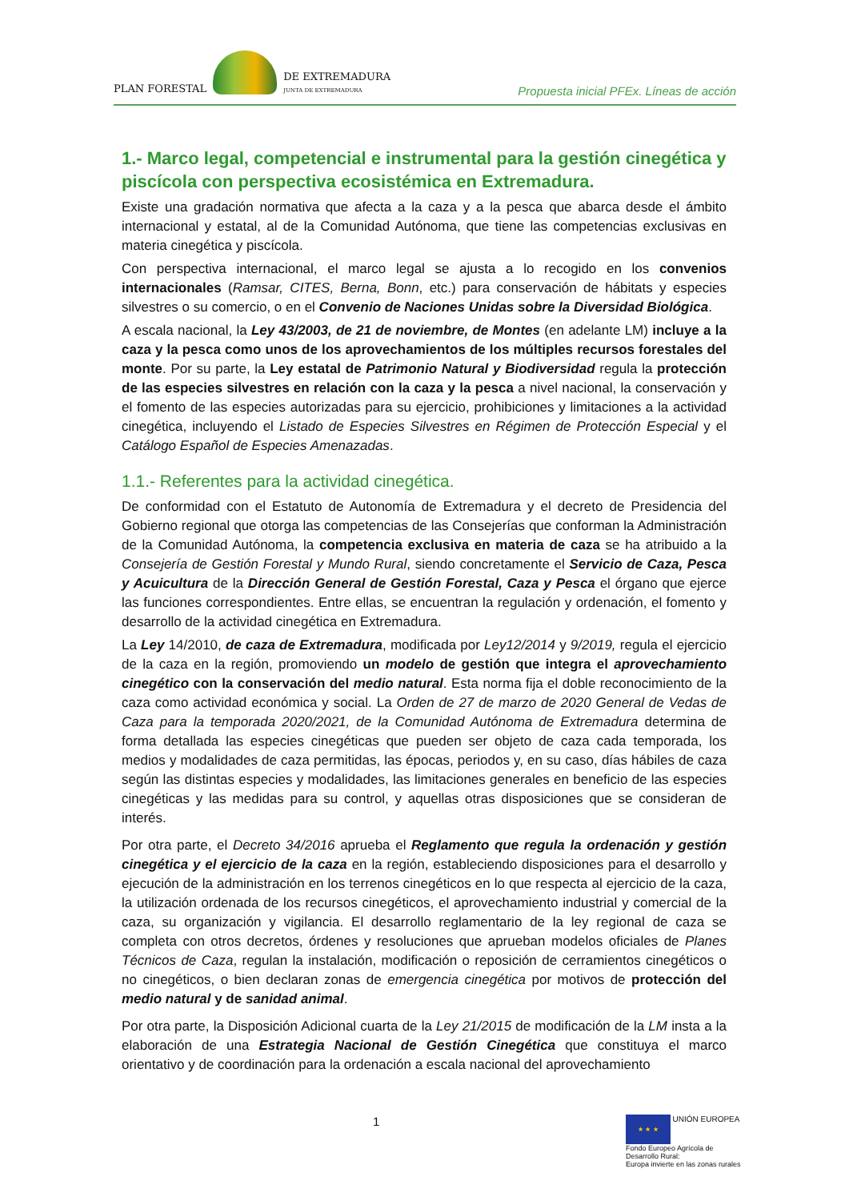PLAN FORESTAL
DE EXTREMADURA
JUNTA DE EXTREMADURA
Propuesta inicial PFEx. Líneas de acción
1.- Marco legal, competencial e instrumental para la gestión cinegética y piscícola con perspectiva ecosistémica en Extremadura.
Existe una gradación normativa que afecta a la caza y a la pesca que abarca desde el ámbito internacional y estatal, al de la Comunidad Autónoma, que tiene las competencias exclusivas en materia cinegética y piscícola.
Con perspectiva internacional, el marco legal se ajusta a lo recogido en los convenios internacionales (Ramsar, CITES, Berna, Bonn, etc.) para conservación de hábitats y especies silvestres o su comercio, o en el Convenio de Naciones Unidas sobre la Diversidad Biológica.
A escala nacional, la Ley 43/2003, de 21 de noviembre, de Montes (en adelante LM) incluye a la caza y la pesca como unos de los aprovechamientos de los múltiples recursos forestales del monte. Por su parte, la Ley estatal de Patrimonio Natural y Biodiversidad regula la protección de las especies silvestres en relación con la caza y la pesca a nivel nacional, la conservación y el fomento de las especies autorizadas para su ejercicio, prohibiciones y limitaciones a la actividad cinegética, incluyendo el Listado de Especies Silvestres en Régimen de Protección Especial y el Catálogo Español de Especies Amenazadas.
1.1.- Referentes para la actividad cinegética.
De conformidad con el Estatuto de Autonomía de Extremadura y el decreto de Presidencia del Gobierno regional que otorga las competencias de las Consejerías que conforman la Administración de la Comunidad Autónoma, la competencia exclusiva en materia de caza se ha atribuido a la Consejería de Gestión Forestal y Mundo Rural, siendo concretamente el Servicio de Caza, Pesca y Acuicultura de la Dirección General de Gestión Forestal, Caza y Pesca el órgano que ejerce las funciones correspondientes. Entre ellas, se encuentran la regulación y ordenación, el fomento y desarrollo de la actividad cinegética en Extremadura.
La Ley 14/2010, de caza de Extremadura, modificada por Ley12/2014 y 9/2019, regula el ejercicio de la caza en la región, promoviendo un modelo de gestión que integra el aprovechamiento cinegético con la conservación del medio natural. Esta norma fija el doble reconocimiento de la caza como actividad económica y social. La Orden de 27 de marzo de 2020 General de Vedas de Caza para la temporada 2020/2021, de la Comunidad Autónoma de Extremadura determina de forma detallada las especies cinegéticas que pueden ser objeto de caza cada temporada, los medios y modalidades de caza permitidas, las épocas, periodos y, en su caso, días hábiles de caza según las distintas especies y modalidades, las limitaciones generales en beneficio de las especies cinegéticas y las medidas para su control, y aquellas otras disposiciones que se consideran de interés.
Por otra parte, el Decreto 34/2016 aprueba el Reglamento que regula la ordenación y gestión cinegética y el ejercicio de la caza en la región, estableciendo disposiciones para el desarrollo y ejecución de la administración en los terrenos cinegéticos en lo que respecta al ejercicio de la caza, la utilización ordenada de los recursos cinegéticos, el aprovechamiento industrial y comercial de la caza, su organización y vigilancia. El desarrollo reglamentario de la ley regional de caza se completa con otros decretos, órdenes y resoluciones que aprueban modelos oficiales de Planes Técnicos de Caza, regulan la instalación, modificación o reposición de cerramientos cinegéticos o no cinegéticos, o bien declaran zonas de emergencia cinegética por motivos de protección del medio natural y de sanidad animal.
Por otra parte, la Disposición Adicional cuarta de la Ley 21/2015 de modificación de la LM insta a la elaboración de una Estrategia Nacional de Gestión Cinegética que constituya el marco orientativo y de coordinación para la ordenación a escala nacional del aprovechamiento
1
★ ★ ★ UNIÓN EUROPEA
Fondo Europeo Agrícola de Desarrollo Rural:
Europa invierte en las zonas rurales